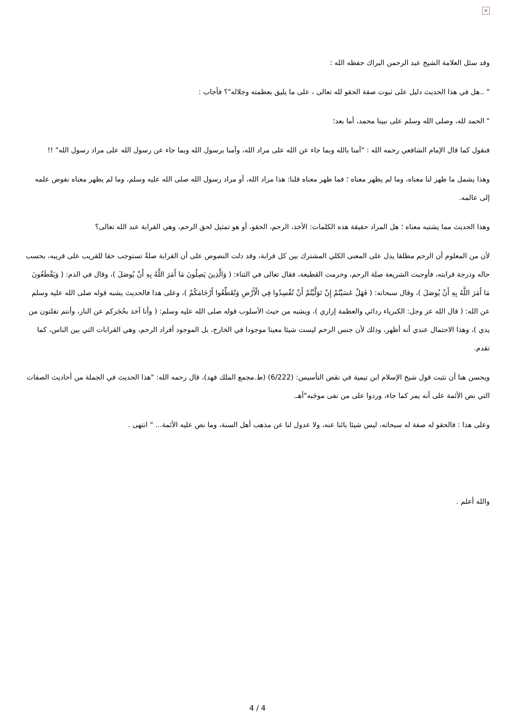×
وقد سئل العلامة الشيخ عبد الرحمن البراك حفظه الله :
" ..هل في هذا الحديث دليل على ثبوت صفة الحقو لله تعالى ، على ما يليق بعظمته وجلاله"؟ فأجاب :
" الحمد لله، وصلى الله وسلم على نبينا محمد، أما بعد؛
فنقول كما قال الإمام الشافعي رحمه الله : "آمنا بالله وبما جاء عن الله على مراد الله، وآمنا برسول الله وبما جاء عن رسول الله على مراد رسول الله" !!
وهذا يشمل ما ظهر لنا معناه، وما لم يظهر معناه ؛ فما ظهر معناه قلنا: هذا مراد الله، أو مراد رسول الله صلى الله عليه وسلم، وما لم يظهر معناه نفوض علمه إلى عالمه.
وهذا الحديث مما يشتبه معناه ؛ هل المراد حقيقة هذه الكلمات: الأخذ، الرحم، الحقو، أو هو تمثيل لحق الرحم، وهي القرابة عند الله تعالى؟
لأن من المعلوم أن الرحم مطلقا يدل على المعنى الكلي المشترك بين كل قرابة، وقد دلت النصوص على أن القرابة صلةٌ تستوجب حقا للقريب على قريبه، بحسب حاله ودرجة قرابته، فأوجبت الشريعة صلة الرحم، وحرمت القطيعة، فقال تعالى في الثناء: ( وَالَّذِينَ يَصِلُونَ مَا أَمَرَ اللَّهُ بِهِ أَنْ يُوصَلَ )، وقال في الذم: ( وَيَقْطَعُونَ مَا أَمَرَ اللَّهُ بِهِ أَنْ يُوصَلَ )، وقال سبحانه: ( فَهَلْ عَسَيْتُمْ إِنْ تَوَلَّيْتُمْ أَنْ تُفْسِدُوا فِي الْأَرْضِ وَتُقَطِّعُوا أَرْحَامَكُمْ )، وعلى هذا فالحديث يشبه قوله صلى الله عليه وسلم عن الله: ( قال الله عز وجل: الكبرياء ردائي والعظمة إزاري )، ويشبه من حيث الأسلوب قوله صلى الله عليه وسلم: ( وأنا آخذ بحُجَزكم عن النار، وأنتم تفلتون من يدي )، وهذا الاحتمال عندي أنه أظهر، وذلك لأن جنس الرحم ليست شيئا معينا موجودا في الخارج، بل الموجود أفراد الرحم، وهي القرابات التي بين الناس، كما تقدم.
ويحسن هنا أن نثبت قول شيخ الإسلام ابن تيمية في نقض التأسيس: (6/222) (ط.مجمع الملك فهد)، قال رحمه الله: "هذا الحديث في الجملة من أحاديث الصفات التي نص الأئمة على أنه يمر كما جاء، وردوا على من نفى موجَبه"أهـ.
وعلى هذا : فالحقو له صفة له سبحانه، ليس شيئا بائنا عنه، ولا عدول لنا عن مذهب أهل السنة، وما نص عليه الأئمة... " انتهى .
والله أعلم .
4 / 4